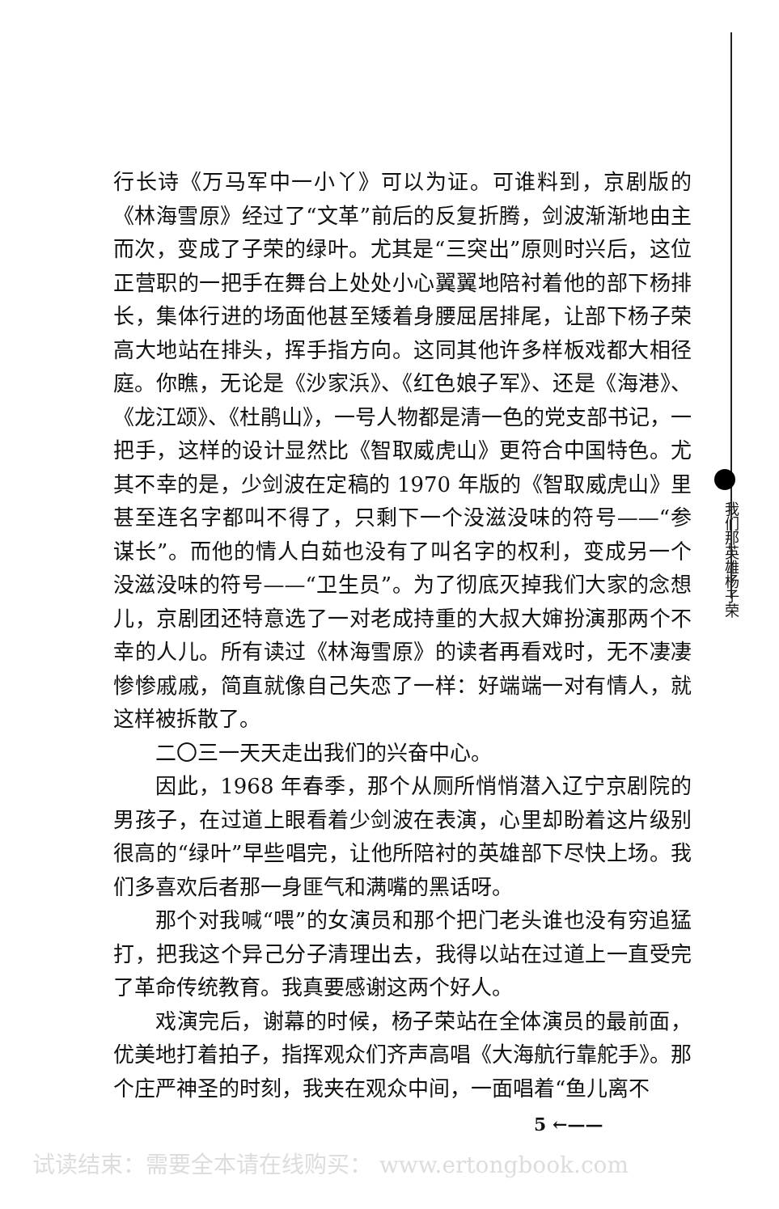行长诗《万马军中一小丫》可以为证。可谁料到，京剧版的《林海雪原》经过了“文革”前后的反复折腾，剑波渐渐地由主而次，变成了子荣的绿叶。尤其是“三突出”原则时兴后，这位正营职的一把手在舞台上处处小心翼翼地陪衬着他的部下杨排长，集体行进的场面他甚至矮着身腰屈居排尾，让部下杨子荣高大地站在排头，挥手指方向。这同其他许多样板戏都大相径庭。你瞧，无论是《沙家浜》、《红色娘子军》、还是《海港》、《龙江颂》、《杜鹃山》，一号人物都是清一色的党支部书记，一把手，这样的设计显然比《智取威虎山》更符合中国特色。尤其不幸的是，少剑波在定稿的 1970 年版的《智取威虎山》里甚至连名字都叫不得了，只剩下一个没滋没味的符号——“参谋长”。而他的情人白茹也没有了叫名字的权利，变成另一个没滋没味的符号——“卫生员”。为了彻底灭掉我们大家的念想儿，京剧团还特意选了一对老成持重的大叔大婶扮演那两个不幸的人儿。所有读过《林海雪原》的读者再看戏时，无不凄凄惨惨戚戚，简直就像自己失恋了一样：好端端一对有情人，就这样被拆散了。
二〇三一天天走出我们的兴奋中心。
因此，1968 年春季，那个从厕所悄悄潜入辽宁京剧院的男孩子，在过道上眼看着少剑波在表演，心里却盼着这片级别很高的“绿叶”早些唱完，让他所陪衬的英雄部下尽快上场。我们多喜欢后者那一身匪气和满嘴的黑话呀。
那个对我喊“喂”的女演员和那个把门老头谁也没有穷追猛打，把我这个异己分子清理出去，我得以站在过道上一直受完了革命传统教育。我真要感谢这两个好人。
戏演完后，谢幕的时候，杨子荣站在全体演员的最前面，优美地打着拍子，指挥观众们齐声高唱《大海航行靠舵手》。那个庄严神圣的时刻，我夹在观众中间，一面唱着“鱼儿离不
我们那英雄杨子荣
5 ←——
试读结束：需要全本请在线购买： www.ertongbook.com